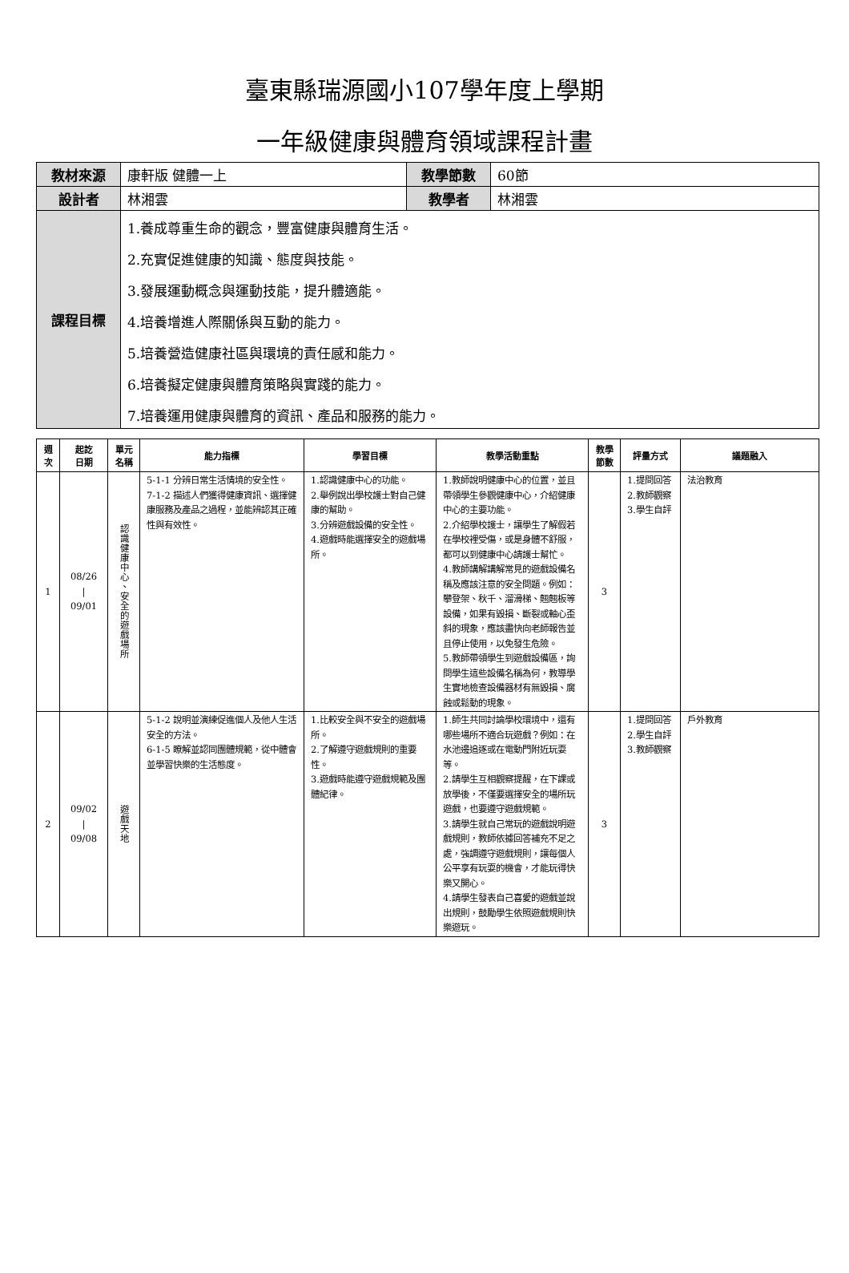臺東縣瑞源國小107學年度上學期
一年級健康與體育領域課程計畫
| 教材來源 | 康軒版 健體一上 | 教學節數 | 60節 |
| 設計者 | 林湘雲 | 教學者 | 林湘雲 |
| 課程目標 | 1.養成尊重生命的觀念，豐富健康與體育生活。 2.充實促進健康的知識、態度與技能。 3.發展運動概念與運動技能，提升體適能。 4.培養增進人際關係與互動的能力。 5.培養營造健康社區與環境的責任感和能力。 6.培養擬定健康與體育策略與實踐的能力。 7.培養運用健康與體育的資訊、產品和服務的能力。 | | |
| 週 次 | 起訖 日期 | 單元 名稱 | 能力指標 | 學習目標 | 教學活動重點 | 教學 節數 | 評量方式 | 議題融入 |
| --- | --- | --- | --- | --- | --- | --- | --- | --- |
| 1 | 08/26 / 09/01 | 認識健康中心、安全的遊戲場所 | 5-1-1 分辨日常生活情境的安全性。 7-1-2 描述人們獲得健康資訊、選擇健康服務及產品之過程，並能辨認其正確性與有效性。 | 1.認識健康中心的功能。 2.舉例說出學校護士對自己健康的幫助。 3.分辨遊戲設備的安全性。 4.遊戲時能選擇安全的遊戲場所。 | 1.教師說明健康中心的位置，並且帶領學生參觀健康中心，介紹健康中心的主要功能。 2.介紹學校護士，讓學生了解假若在學校裡受傷，或是身體不舒服，都可以到健康中心請護士幫忙。 4.教師講解講解常見的遊戲設備名稱及應該注意的安全問題。例如：攀登架、秋千、溜滑梯、翹翹板等設備，如果有毀損、斷裂或軸心歪斜的現象，應該盡快向老師報告並且停止使用，以免發生危險。 5.教師帶領學生到遊戲設備區，詢問學生這些設備名稱為何，教導學生實地檢查設備器材有無毀損、腐蝕或鬆動的現象。 | 3 | 1.提問回答 2.教師觀察 3.學生自評 | 法治教育 |
| 2 | 09/02 / 09/08 | 遊戲天地 | 5-1-2 說明並演練促進個人及他人生活安全的方法。 6-1-5 瞭解並認同團體規範，從中體會 並學習快樂的生活態度。 | 1.比較安全與不安全的遊戲場所。 2.了解遵守遊戲規則的重要性。 3.遊戲時能遵守遊戲規範及團體紀律。 | 1.師生共同討論學校環境中，還有哪些場所不適合玩遊戲？例如：在水池邊追逐或在電動門附近玩耍等。 2.請學生互相觀察提醒，在下課或放學後，不僅要選擇安全的場所玩遊戲，也要遵守遊戲規範。 3.請學生就自己常玩的遊戲說明遊戲規則，教師依據回答補充不足之處，強調遵守遊戲規則，讓每個人公平享有玩耍的機會，才能玩得快樂又開心。 4.請學生發表自己喜愛的遊戲並說出規則，鼓勵學生依照遊戲規則快樂遊玩。 | 3 | 1.提問回答 2.學生自評 3.教師觀察 | 戶外教育 |